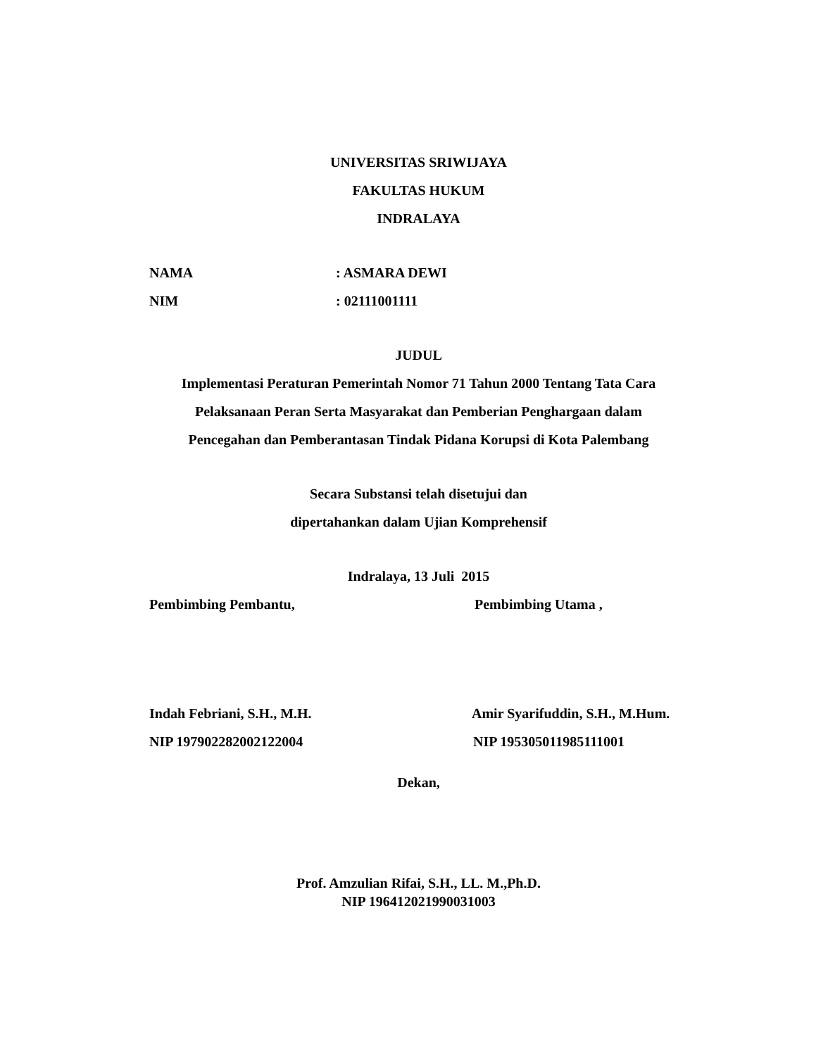UNIVERSITAS SRIWIJAYA
FAKULTAS HUKUM
INDRALAYA
NAMA: ASMARA DEWI
NIM: 02111001111
JUDUL
Implementasi Peraturan Pemerintah Nomor 71 Tahun 2000 Tentang Tata Cara
Pelaksanaan Peran Serta Masyarakat dan Pemberian Penghargaan dalam
Pencegahan dan Pemberantasan Tindak Pidana Korupsi di Kota Palembang
Secara Substansi telah disetujui dan
dipertahankan dalam Ujian Komprehensif
Indralaya, 13 Juli 2015
Pembimbing Pembantu, Pembimbing Utama ,
Indah Febriani, S.H., M.H. Amir Syarifuddin, S.H., M.Hum.
NIP 197902282002122004 NIP 195305011985111001
Dekan,
Prof. Amzulian Rifai, S.H., LL. M.,Ph.D.
NIP 196412021990031003